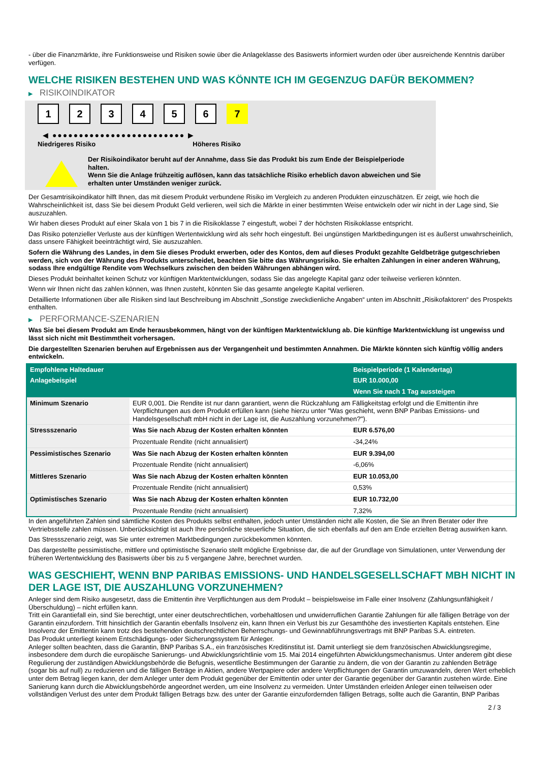- über die Finanzmärkte, ihre Funktionsweise und Risiken sowie über die Anlageklasse des Basiswerts informiert wurden oder über ausreichende Kenntnis darüber verfügen.
WELCHE RISIKEN BESTEHEN UND WAS KÖNNTE ICH IM GEGENZUG DAFÜR BEKOMMEN?
▶ RISIKOINDIKATOR
1 2 3 4 5 6 7
◀ ●●●●●●●●●●●●●●●●●●●●●●●●● ▶
Niedrigeres Risiko Höheres Risiko
Der Risikoindikator beruht auf der Annahme, dass Sie das Produkt bis zum Ende der Beispielperiode halten.
Wenn Sie die Anlage frühzeitig auflösen, kann das tatsächliche Risiko erheblich davon abweichen und Sie erhalten unter Umständen weniger zurück.
Der Gesamtrisikoindikator hilft Ihnen, das mit diesem Produkt verbundene Risiko im Vergleich zu anderen Produkten einzuschätzen. Er zeigt, wie hoch die Wahrscheinlichkeit ist, dass Sie bei diesem Produkt Geld verlieren, weil sich die Märkte in einer bestimmten Weise entwickeln oder wir nicht in der Lage sind, Sie auszuzahlen.
Wir haben dieses Produkt auf einer Skala von 1 bis 7 in die Risikoklasse 7 eingestuft, wobei 7 der höchsten Risikoklasse entspricht.
Das Risiko potenzieller Verluste aus der künftigen Wertentwicklung wird als sehr hoch eingestuft. Bei ungünstigen Marktbedingungen ist es äußerst unwahrscheinlich, dass unsere Fähigkeit beeinträchtigt wird, Sie auszuzahlen.
Sofern die Währung des Landes, in dem Sie dieses Produkt erwerben, oder des Kontos, dem auf dieses Produkt gezahlte Geldbeträge gutgeschrieben werden, sich von der Währung des Produkts unterscheidet, beachten Sie bitte das Währungsrisiko. Sie erhalten Zahlungen in einer anderen Währung, sodass Ihre endgültige Rendite vom Wechselkurs zwischen den beiden Währungen abhängen wird.
Dieses Produkt beinhaltet keinen Schutz vor künftigen Marktentwicklungen, sodass Sie das angelegte Kapital ganz oder teilweise verlieren könnten.
Wenn wir Ihnen nicht das zahlen können, was Ihnen zusteht, könnten Sie das gesamte angelegte Kapital verlieren.
Detaillierte Informationen über alle Risiken sind laut Beschreibung im Abschnitt „Sonstige zweckdienliche Angaben“ unten im Abschnitt „Risikofaktoren“ des Prospekts enthalten.
▶ PERFORMANCE-SZENARIEN
Was Sie bei diesem Produkt am Ende herausbekommen, hängt von der künftigen Marktentwicklung ab. Die künftige Marktentwicklung ist ungewiss und lässt sich nicht mit Bestimmtheit vorhersagen.
Die dargestellten Szenarien beruhen auf Ergebnissen aus der Vergangenheit und bestimmten Annahmen. Die Märkte könnten sich künftig völlig anders entwickeln.
| Empfohlene Haltedauer | | Beispielperiode (1 Kalendertag) |
| --- | --- | --- |
| Anlagebeispiel | | EUR 10.000,00 |
| | | Wenn Sie nach 1 Tag aussteigen |
| Minimum Szenario | EUR 0,001. Die Rendite ist nur dann garantiert, wenn die Rückzahlung am Fälligkeitstag erfolgt und die Emittentin ihre Verpflichtungen aus dem Produkt erfüllen kann (siehe hierzu unter "Was geschieht, wenn BNP Paribas Emissions- und Handelsgesellschaft mbH nicht in der Lage ist, die Auszahlung vorzunehmen?"). | |
| Stressszenario | Was Sie nach Abzug der Kosten erhalten könnten | EUR 6.576,00 |
| | Prozentuale Rendite (nicht annualisiert) | -34,24% |
| Pessimistisches Szenario | Was Sie nach Abzug der Kosten erhalten könnten | EUR 9.394,00 |
| | Prozentuale Rendite (nicht annualisiert) | -6,06% |
| Mittleres Szenario | Was Sie nach Abzug der Kosten erhalten könnten | EUR 10.053,00 |
| | Prozentuale Rendite (nicht annualisiert) | 0,53% |
| Optimistisches Szenario | Was Sie nach Abzug der Kosten erhalten könnten | EUR 10.732,00 |
| | Prozentuale Rendite (nicht annualisiert) | 7,32% |
In den angeführten Zahlen sind sämtliche Kosten des Produkts selbst enthalten, jedoch unter Umständen nicht alle Kosten, die Sie an Ihren Berater oder Ihre Vertriebsstelle zahlen müssen. Unberücksichtigt ist auch Ihre persönliche steuerliche Situation, die sich ebenfalls auf den am Ende erzielten Betrag auswirken kann.
Das Stressszenario zeigt, was Sie unter extremen Marktbedingungen zurückbekommen könnten.
Das dargestellte pessimistische, mittlere und optimistische Szenario stellt mögliche Ergebnisse dar, die auf der Grundlage von Simulationen, unter Verwendung der früheren Wertentwicklung des Basiswerts über bis zu 5 vergangene Jahre, berechnet wurden.
WAS GESCHIEHT, WENN BNP PARIBAS EMISSIONS- UND HANDELSGESELLSCHAFT MBH NICHT IN DER LAGE IST, DIE AUSZAHLUNG VORZUNEHMEN?
Anleger sind dem Risiko ausgesetzt, dass die Emittentin ihre Verpflichtungen aus dem Produkt – beispielsweise im Falle einer Insolvenz (Zahlungsunfähigkeit / Überschuldung) – nicht erfüllen kann.
Tritt ein Garantiefall ein, sind Sie berechtigt, unter einer deutschrechtlichen, vorbehaltlosen und unwiderruflichen Garantie Zahlungen für alle fälligen Beträge von der Garantin einzufordern. Tritt hinsichtlich der Garantin ebenfalls Insolvenz ein, kann Ihnen ein Verlust bis zur Gesamthöhe des investierten Kapitals entstehen. Eine Insolvenz der Emittentin kann trotz des bestehenden deutschrechtlichen Beherrschungs- und Gewinnabführungsvertrags mit BNP Paribas S.A. eintreten.
Das Produkt unterliegt keinem Entschädigungs- oder Sicherungssystem für Anleger.
Anleger sollten beachten, dass die Garantin, BNP Paribas S.A., ein französisches Kreditinstitut ist. Damit unterliegt sie dem französischen Abwicklungsregime, insbesondere dem durch die europäische Sanierungs- und Abwicklungsrichtlinie vom 15. Mai 2014 eingeführten Abwicklungsmechanismus. Unter anderem gibt diese Regulierung der zuständigen Abwicklungsbehörde die Befugnis, wesentliche Bestimmungen der Garantie zu ändern, die von der Garantin zu zahlenden Beträge (sogar bis auf null) zu reduzieren und die fälligen Beträge in Aktien, andere Wertpapiere oder andere Verpflichtungen der Garantin umzuwandeln, deren Wert erheblich unter dem Betrag liegen kann, der dem Anleger unter dem Produkt gegenüber der Emittentin oder unter der Garantie gegenüber der Garantin zustehen würde. Eine Sanierung kann durch die Abwicklungsbehörde angeordnet werden, um eine Insolvenz zu vermeiden. Unter Umständen erleiden Anleger einen teilweisen oder vollständigen Verlust des unter dem Produkt fälligen Betrags bzw. des unter der Garantie einzufordernden fälligen Betrags, sollte auch die Garantin, BNP Paribas
2 / 3